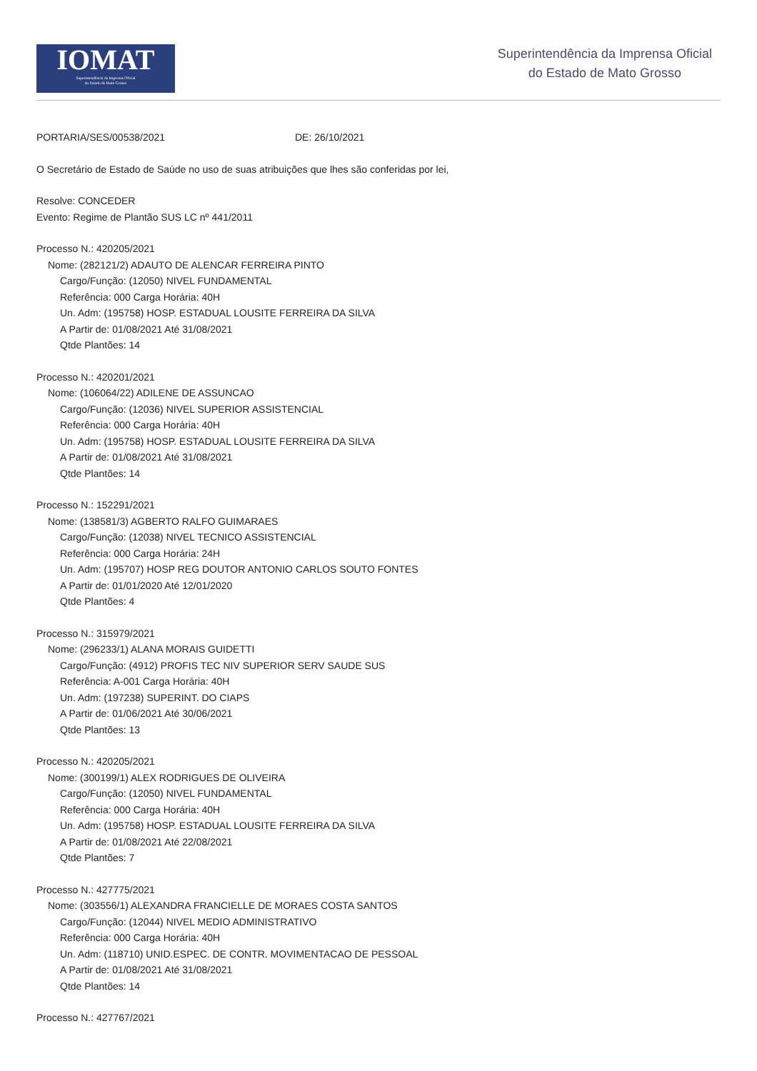IOMAT
Superintendência da Imprensa Oficial
do Estado de Mato Grosso
Superintendência da Imprensa Oficial
do Estado de Mato Grosso
PORTARIA/SES/00538/2021 DE: 26/10/2021
O Secretário de Estado de Saúde no uso de suas atribuições que lhes são conferidas por lei,
Resolve: CONCEDER
Evento: Regime de Plantão SUS LC nº 441/2011
Processo N.: 420205/2021
Nome: (282121/2) ADAUTO DE ALENCAR FERREIRA PINTO
Cargo/Função: (12050) NIVEL FUNDAMENTAL
Referência: 000 Carga Horária: 40H
Un. Adm: (195758) HOSP. ESTADUAL LOUSITE FERREIRA DA SILVA
A Partir de: 01/08/2021 Até 31/08/2021
Qtde Plantões: 14
Processo N.: 420201/2021
Nome: (106064/22) ADILENE DE ASSUNCAO
Cargo/Função: (12036) NIVEL SUPERIOR ASSISTENCIAL
Referência: 000 Carga Horária: 40H
Un. Adm: (195758) HOSP. ESTADUAL LOUSITE FERREIRA DA SILVA
A Partir de: 01/08/2021 Até 31/08/2021
Qtde Plantões: 14
Processo N.: 152291/2021
Nome: (138581/3) AGBERTO RALFO GUIMARAES
Cargo/Função: (12038) NIVEL TECNICO ASSISTENCIAL
Referência: 000 Carga Horária: 24H
Un. Adm: (195707) HOSP REG DOUTOR ANTONIO CARLOS SOUTO FONTES
A Partir de: 01/01/2020 Até 12/01/2020
Qtde Plantões: 4
Processo N.: 315979/2021
Nome: (296233/1) ALANA MORAIS GUIDETTI
Cargo/Função: (4912) PROFIS TEC NIV SUPERIOR SERV SAUDE SUS
Referência: A-001 Carga Horária: 40H
Un. Adm: (197238) SUPERINT. DO CIAPS
A Partir de: 01/06/2021 Até 30/06/2021
Qtde Plantões: 13
Processo N.: 420205/2021
Nome: (300199/1) ALEX RODRIGUES DE OLIVEIRA
Cargo/Função: (12050) NIVEL FUNDAMENTAL
Referência: 000 Carga Horária: 40H
Un. Adm: (195758) HOSP. ESTADUAL LOUSITE FERREIRA DA SILVA
A Partir de: 01/08/2021 Até 22/08/2021
Qtde Plantões: 7
Processo N.: 427775/2021
Nome: (303556/1) ALEXANDRA FRANCIELLE DE MORAES COSTA SANTOS
Cargo/Função: (12044) NIVEL MEDIO ADMINISTRATIVO
Referência: 000 Carga Horária: 40H
Un. Adm: (118710) UNID.ESPEC. DE CONTR. MOVIMENTACAO DE PESSOAL
A Partir de: 01/08/2021 Até 31/08/2021
Qtde Plantões: 14
Processo N.: 427767/2021